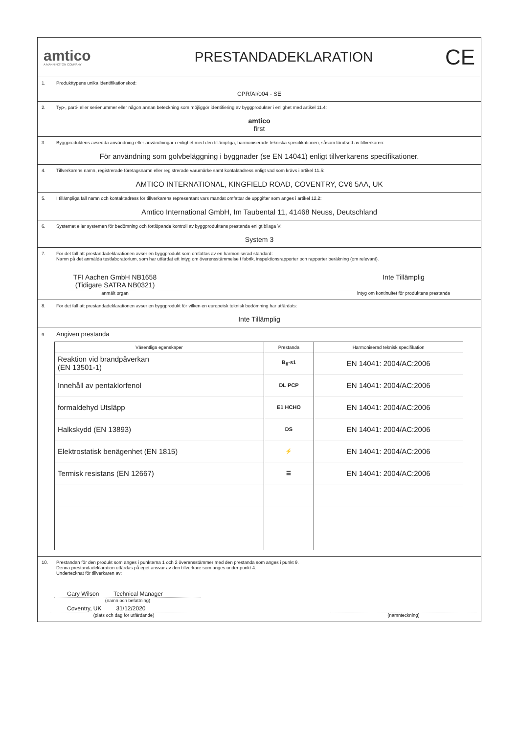amtico
A MANNINGTON COMPANY
PRESTANDADEKLARATION
CE
1. Produkttypens unika identifikationskod:
CPR/AI/004 - SE
2. Typ-, parti- eller serienummer eller någon annan beteckning som möjliggör identifiering av byggprodukter i enlighet med artikel 11.4:
amtico
first
3. Byggproduktens avsedda användning eller användningar i enlighet med den tillämpliga, harmoniserade tekniska specifikationen, såsom förutsett av tillverkaren:
För användning som golvbeläggning i byggnader (se EN 14041) enligt tillverkarens specifikationer.
4. Tillverkarens namn, registrerade företagsnamn eller registrerade varumärke samt kontaktadress enligt vad som krävs i artikel 11.5:
AMTICO INTERNATIONAL, KINGFIELD ROAD, COVENTRY, CV6 5AA, UK
5. I tillämpliga fall namn och kontaktadress för tillverkarens representant vars mandat omfattar de uppgifter som anges i artikel 12.2:
Amtico International GmbH, Im Taubental 11, 41468 Neuss, Deutschland
6. Systemet eller systemen för bedömning och fortlöpande kontroll av byggproduktens prestanda enligt bilaga V:
System 3
7. För det fall att prestandadeklarationen avser en byggprodukt som omfattas av en harmoniserad standard:
Namn på det anmälda testlaboratorium, som har utfärdat ett intyg om överensstämmelse i fabrik, inspektionsrapporter och rapporter beräkning (om relevant).
TFI Aachen GmbH NB1658
(Tidigare SATRA NB0321)
Inte Tillämplig
anmält organ intyg om kontinuitet för produktens prestanda
8. För det fall att prestandadeklarationen avser en byggprodukt för vilken en europeisk teknisk bedömning har utfärdats:
Inte Tillämplig
9. Angiven prestanda
| Väsentliga egenskaper | Prestanda | Harmoniserad teknisk specifikation |
| --- | --- | --- |
| Reaktion vid brandpåverkan (EN 13501-1) | B<sub>fl</sub>-s1 | EN 14041: 2004/AC:2006 |
| Innehåll av pentaklorfenol | DL PCP | EN 14041: 2004/AC:2006 |
| formaldehyd Utsläpp | E1 HCHO | EN 14041: 2004/AC:2006 |
| Halkskydd (EN 13893) | DS | EN 14041: 2004/AC:2006 |
| Elektrostatisk benägenhet (EN 1815) | ⚡ | EN 14041: 2004/AC:2006 |
| Termisk resistans (EN 12667) | ☰ | EN 14041: 2004/AC:2006 |
10. Prestandan för den produkt som anges i punkterna 1 och 2 överensstämmer med den prestanda som anges i punkt 9.
Denna prestandadeklaration utfärdas på eget ansvar av den tillverkare som anges under punkt 4.
Undertecknat för tillverkaren av:
Gary Wilson Technical Manager
(namn och befattning)
Coventry, UK 31/12/2020
(plats och dag för utfärdande) (namnteckning)